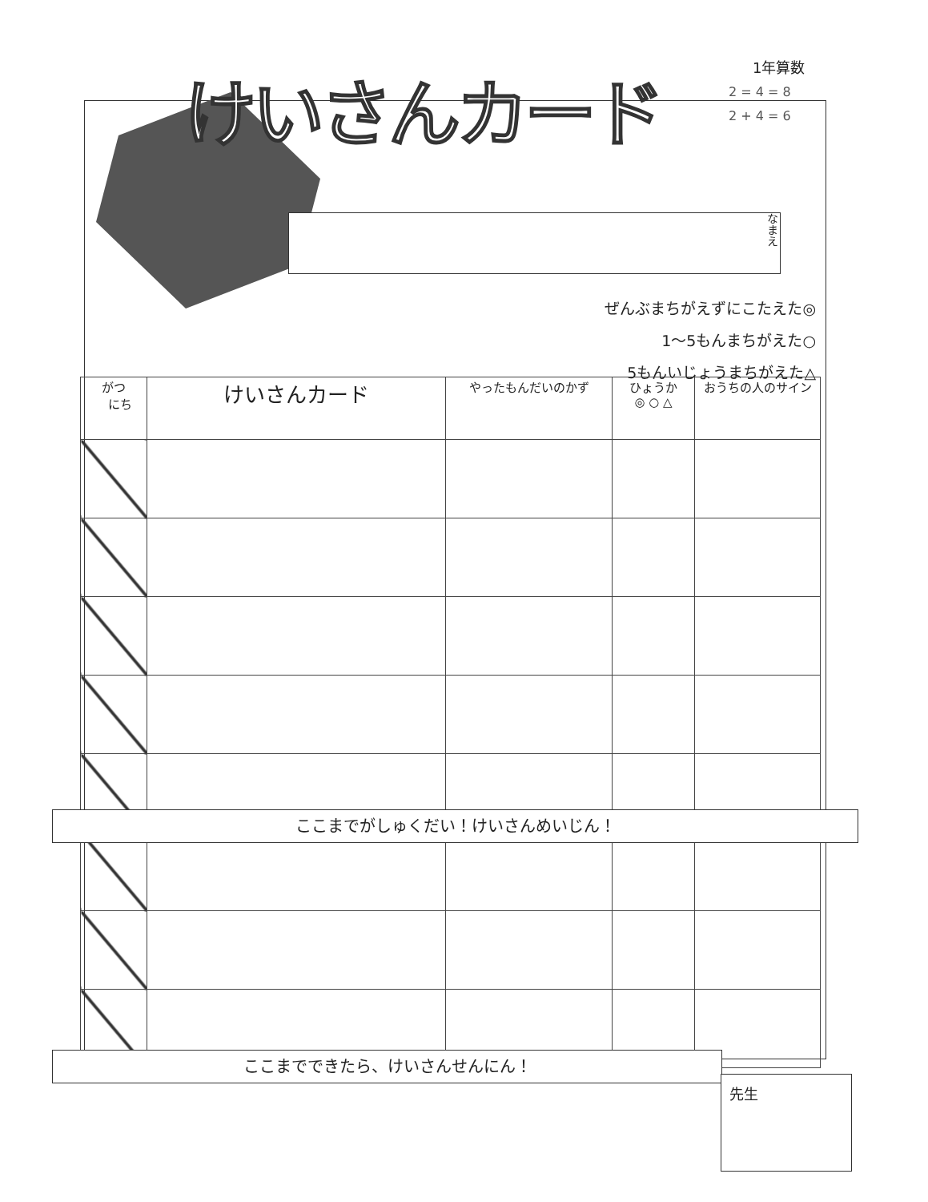1年算数
2 = 4 = 8
2 + 4 = 6
けいさんカード
なまえ
ぜんぶまちがえずにこたえた◎
1～5もんまちがえた○
5もんいじょうまちがえた△
| がつ にち | けいさんカード | やったもんだいのかず | ひょうか ◎ ○ △ | おうちの人のサイン |
| --- | --- | --- | --- | --- |
ここまでがしゅくだい！けいさんめいじん！
ここまでできたら、けいさんせんにん！
先生